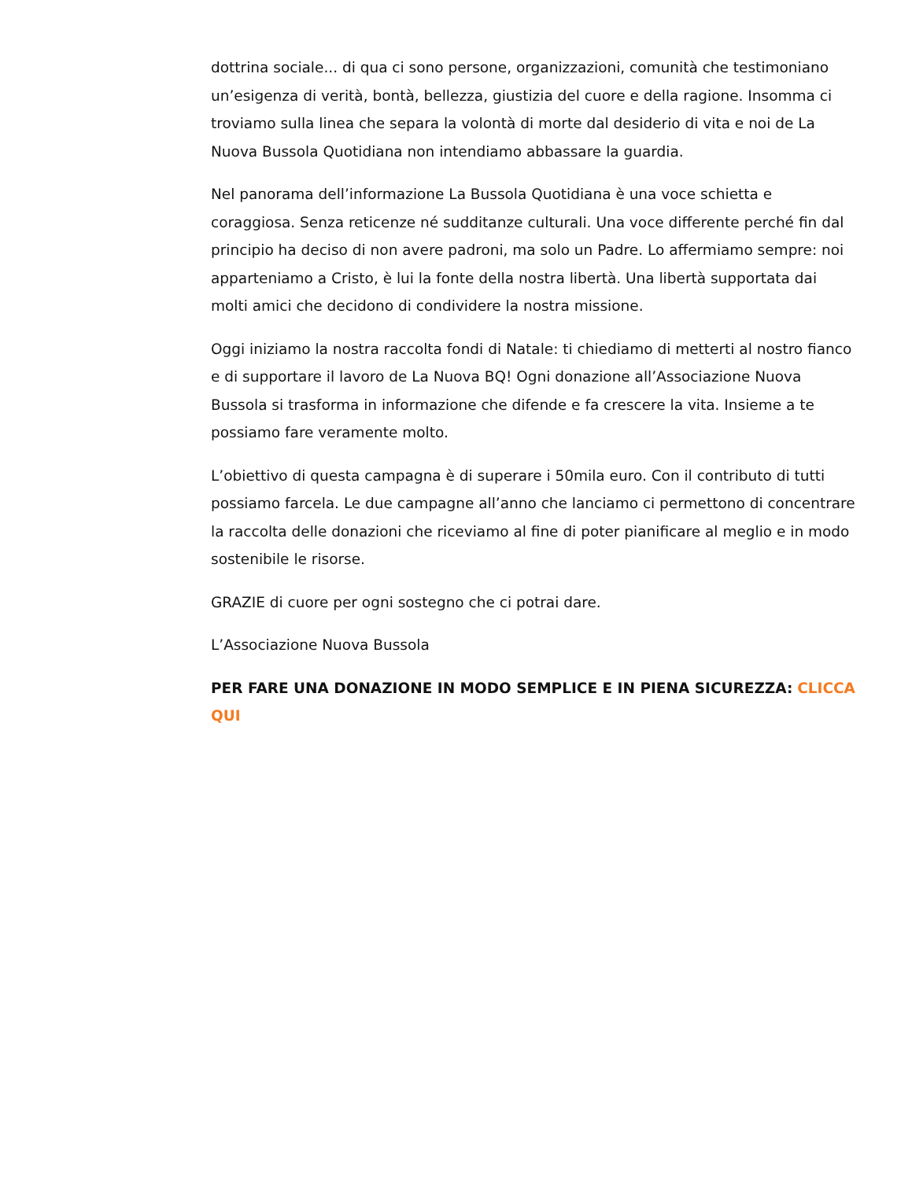dottrina sociale... di qua ci sono persone, organizzazioni, comunità che testimoniano un’esigenza di verità, bontà, bellezza, giustizia del cuore e della ragione. Insomma ci troviamo sulla linea che separa la volontà di morte dal desiderio di vita e noi de La Nuova Bussola Quotidiana non intendiamo abbassare la guardia.
Nel panorama dell’informazione La Bussola Quotidiana è una voce schietta e coraggiosa. Senza reticenze né sudditanze culturali. Una voce differente perché fin dal principio ha deciso di non avere padroni, ma solo un Padre. Lo affermiamo sempre: noi apparteniamo a Cristo, è lui la fonte della nostra libertà. Una libertà supportata dai molti amici che decidono di condividere la nostra missione.
Oggi iniziamo la nostra raccolta fondi di Natale: ti chiediamo di metterti al nostro fianco e di supportare il lavoro de La Nuova BQ! Ogni donazione all’Associazione Nuova Bussola si trasforma in informazione che difende e fa crescere la vita. Insieme a te possiamo fare veramente molto.
L’obiettivo di questa campagna è di superare i 50mila euro. Con il contributo di tutti possiamo farcela. Le due campagne all’anno che lanciamo ci permettono di concentrare la raccolta delle donazioni che riceviamo al fine di poter pianificare al meglio e in modo sostenibile le risorse.
GRAZIE di cuore per ogni sostegno che ci potrai dare.
L’Associazione Nuova Bussola
PER FARE UNA DONAZIONE IN MODO SEMPLICE E IN PIENA SICUREZZA: CLICCA QUI